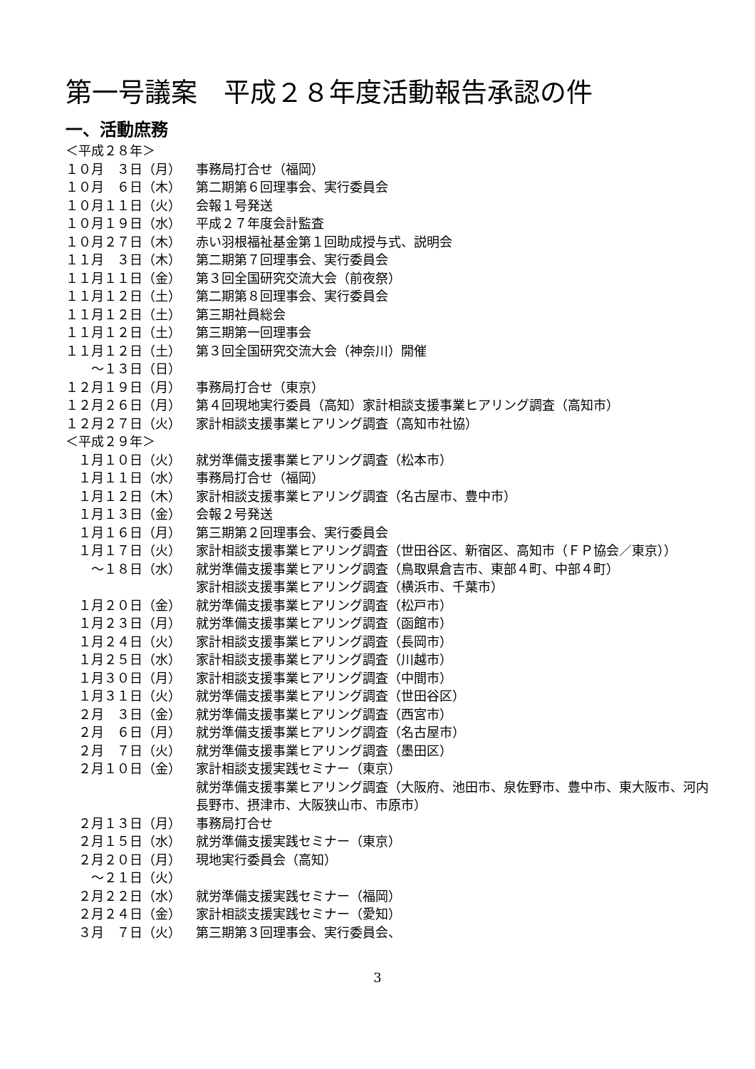第一号議案　平成２８年度活動報告承認の件
一、活動庶務
＜平成２８年＞
１０月　３日（月） 事務局打合せ（福岡）
１０月　６日（木） 第二期第６回理事会、実行委員会
１０月１１日（火） 会報１号発送
１０月１９日（水） 平成２７年度会計監査
１０月２７日（木） 赤い羽根福祉基金第１回助成授与式、説明会
１１月　３日（木） 第二期第７回理事会、実行委員会
１１月１１日（金） 第３回全国研究交流大会（前夜祭）
１１月１２日（土） 第二期第８回理事会、実行委員会
１１月１２日（土） 第三期社員総会
１１月１２日（土） 第三期第一回理事会
１１月１２日（土） 第３回全国研究交流大会（神奈川）開催
　　～１３日（日）
１２月１９日（月） 事務局打合せ（東京）
１２月２６日（月） 第４回現地実行委員（高知）家計相談支援事業ヒアリング調査（高知市）
１２月２７日（火） 家計相談支援事業ヒアリング調査（高知市社協）
＜平成２９年＞
　１月１０日（火） 就労準備支援事業ヒアリング調査（松本市）
　１月１１日（水） 事務局打合せ（福岡）
　１月１２日（木） 家計相談支援事業ヒアリング調査（名古屋市、豊中市）
　１月１３日（金） 会報２号発送
　１月１６日（月） 第三期第２回理事会、実行委員会
　１月１７日（火） 家計相談支援事業ヒアリング調査（世田谷区、新宿区、高知市（ＦＰ協会／東京））
　　～１８日（水） 就労準備支援事業ヒアリング調査（鳥取県倉吉市、東部４町、中部４町）
家計相談支援事業ヒアリング調査（横浜市、千葉市）
　１月２０日（金） 就労準備支援事業ヒアリング調査（松戸市）
　１月２３日（月） 就労準備支援事業ヒアリング調査（函館市）
　１月２４日（火） 家計相談支援事業ヒアリング調査（長岡市）
　１月２５日（水） 家計相談支援事業ヒアリング調査（川越市）
　１月３０日（月） 家計相談支援事業ヒアリング調査（中間市）
　１月３１日（火） 就労準備支援事業ヒアリング調査（世田谷区）
　２月　３日（金） 就労準備支援事業ヒアリング調査（西宮市）
　２月　６日（月） 就労準備支援事業ヒアリング調査（名古屋市）
　２月　７日（火） 就労準備支援事業ヒアリング調査（墨田区）
　２月１０日（金） 家計相談支援実践セミナー（東京）
就労準備支援事業ヒアリング調査（大阪府、池田市、泉佐野市、豊中市、東大阪市、河内長野市、摂津市、大阪狭山市、市原市）
　２月１３日（月） 事務局打合せ
　２月１５日（水） 就労準備支援実践セミナー（東京）
　２月２０日（月） 現地実行委員会（高知）
　　～２１日（火）
　２月２２日（水） 就労準備支援実践セミナー（福岡）
　２月２４日（金） 家計相談支援実践セミナー（愛知）
　３月　７日（火） 第三期第３回理事会、実行委員会、
3